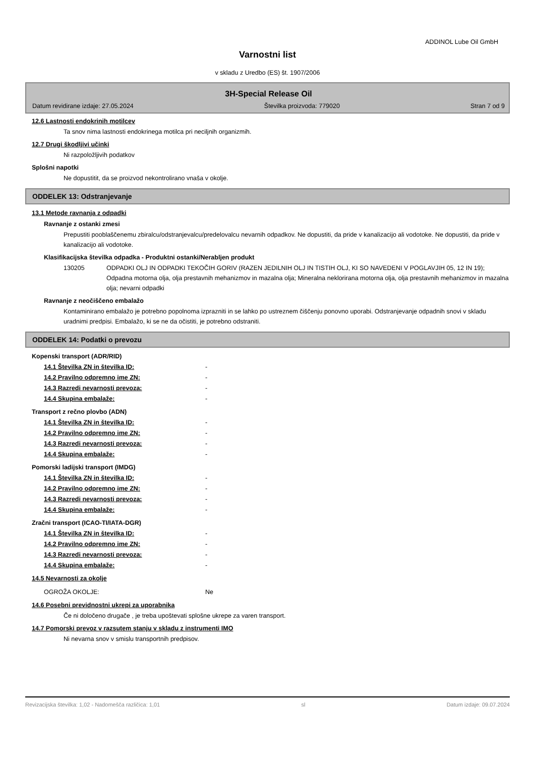ADDINOL Lube Oil GmbH
Varnostni list
v skladu z Uredbo (ES) št. 1907/2006
3H-Special Release Oil
Datum revidirane izdaje: 27.05.2024 Številka proizvoda: 779020 Stran 7 od 9
12.6 Lastnosti endokrinih motilcev
Ta snov nima lastnosti endokrinega motilca pri neciljnih organizmih.
12.7 Drugi škodljivi učinki
Ni razpoložljivih podatkov
Splošni napotki
Ne dopustitit, da se proizvod nekontrolirano vnaša v okolje.
ODDELEK 13: Odstranjevanje
13.1 Metode ravnanja z odpadki
Ravnanje z ostanki zmesi
Prepustiti pooblaščenemu zbiralcu/odstranjevalcu/predelovalcu nevarnih odpadkov. Ne dopustiti, da pride v kanalizacijo ali vodotoke. Ne dopustiti, da pride v kanalizacijo ali vodotoke.
Klasifikacijska številka odpadka - Produktni ostanki/Nerabljen produkt
130205 ODPADKI OLJ IN ODPADKI TEKOČIH GORIV (RAZEN JEDILNIH OLJ IN TISTIH OLJ, KI SO NAVEDENI V POGLAVJIH 05, 12 IN 19); Odpadna motorna olja, olja prestavnih mehanizmov in mazalna olja; Mineralna neklorirana motorna olja, olja prestavnih mehanizmov in mazalna olja; nevarni odpadki
Ravnanje z neočiščeno embalažo
Kontaminirano embalažo je potrebno popolnoma izprazniti in se lahko po ustreznem čiščenju ponovno uporabi. Odstranjevanje odpadnih snovi v skladu uradnimi predpisi. Embalažo, ki se ne da očistiti, je potrebno odstraniti.
ODDELEK 14: Podatki o prevozu
Kopenski transport (ADR/RID)
14.1 Številka ZN in številka ID: -
14.2 Pravilno odpremno ime ZN: -
14.3 Razredi nevarnosti prevoza: -
14.4 Skupina embalaže: -
Transport z rečno plovbo (ADN)
14.1 Številka ZN in številka ID: -
14.2 Pravilno odpremno ime ZN: -
14.3 Razredi nevarnosti prevoza: -
14.4 Skupina embalaže: -
Pomorski ladijski transport (IMDG)
14.1 Številka ZN in številka ID: -
14.2 Pravilno odpremno ime ZN: -
14.3 Razredi nevarnosti prevoza: -
14.4 Skupina embalaže: -
Zračni transport (ICAO-TI/IATA-DGR)
14.1 Številka ZN in številka ID: -
14.2 Pravilno odpremno ime ZN: -
14.3 Razredi nevarnosti prevoza: -
14.4 Skupina embalaže: -
14.5 Nevarnosti za okolje
OGROŽA OKOLJE: Ne
14.6 Posebni previdnostni ukrepi za uporabnika
Če ni določeno drugače , je treba upoštevati splošne ukrepe za varen transport.
14.7 Pomorski prevoz v razsutem stanju v skladu z instrumenti IMO
Ni nevarna snov v smislu transportnih predpisov.
Revizacijska številka: 1,02 - Nadomešča različica: 1,01 sl Datum izdaje: 09.07.2024